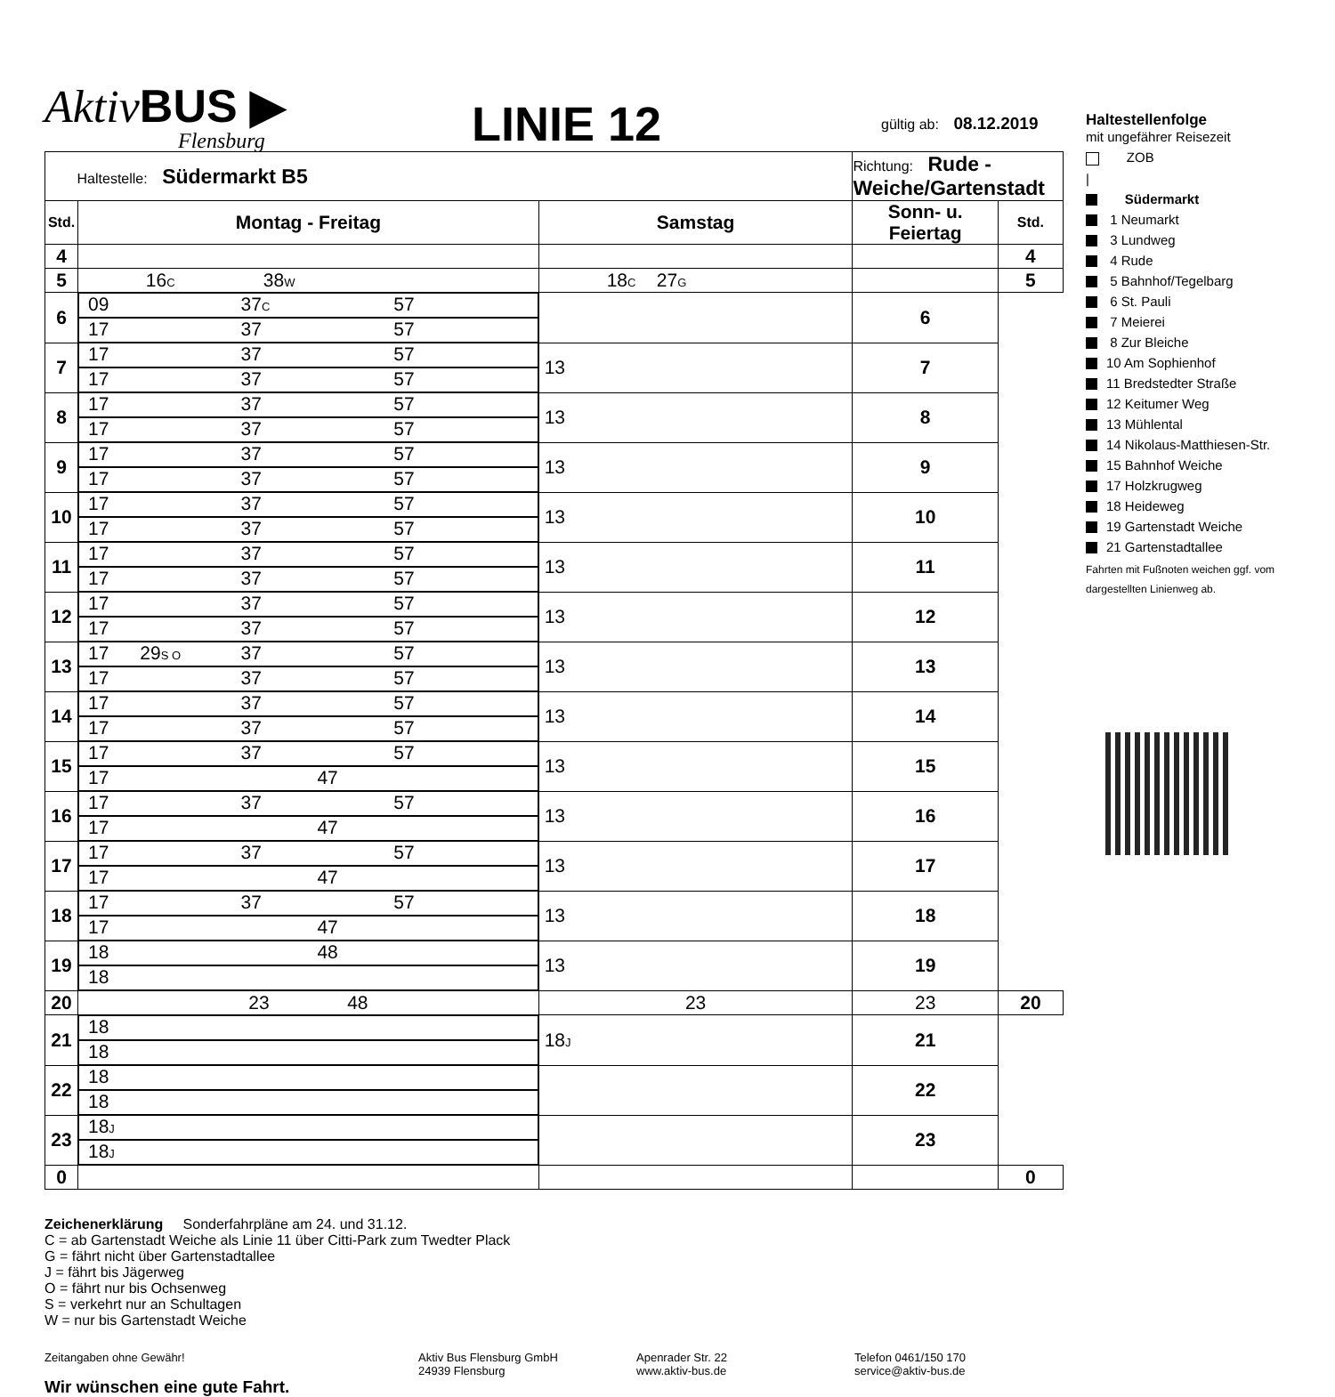AktivBUS ▶
Flensburg
LINIE 12
gültig ab: 08.12.2019
| Haltestelle: Südermarkt B5 | | | Richtung: Rude - Weiche/Gartenstadt | |
| --- | --- | --- | --- | --- |
| Std. | Montag - Freitag | Samstag | Sonn- u. Feiertag | Std. |
| 4 | | | | 4 |
| 5 | 16<sub>C</sub> 38<sub>W</sub> | 18<sub>C</sub> 27<sub>G</sub> | | 5 |
| 6 | 09 37<sub>C</sub> 57 | 17 37 57 | | 6 |
| 7 | 17 37 57 | 17 37 57 | 13 | 7 |
| 8 | 17 37 57 | 17 37 57 | 13 | 8 |
| 9 | 17 37 57 | 17 37 57 | 13 | 9 |
| 10 | 17 37 57 | 17 37 57 | 13 | 10 |
| 11 | 17 37 57 | 17 37 57 | 13 | 11 |
| 12 | 17 37 57 | 17 37 57 | 13 | 12 |
| 13 | 17 29<sub>S O</sub> 37 57 | 17 37 57 | 13 | 13 |
| 14 | 17 37 57 | 17 37 57 | 13 | 14 |
| 15 | 17 37 57 | 17 47 | 13 | 15 |
| 16 | 17 37 57 | 17 47 | 13 | 16 |
| 17 | 17 37 57 | 17 47 | 13 | 17 |
| 18 | 17 37 57 | 17 47 | 13 | 18 |
| 19 | 18 48 | 18 | 13 | 19 |
| 20 | 23 48 | 23 | 23 | 20 |
| 21 | 18 | 18 | 18<sub>J</sub> | 21 |
| 22 | 18 | 18 | | 22 |
| 23 | 18<sub>J</sub> | 18<sub>J</sub> | | 23 |
| 0 | | | | 0 |
Zeichenerklärung Sonderfahrpläne am 24. und 31.12.
C = ab Gartenstadt Weiche als Linie 11 über Citti-Park zum Twedter Plack
G = fährt nicht über Gartenstadtallee
J = fährt bis Jägerweg
O = fährt nur bis Ochsenweg
S = verkehrt nur an Schultagen
W = nur bis Gartenstadt Weiche
Zeitangaben ohne Gewähr!
Wir wünschen eine gute Fahrt.
Aktiv Bus Flensburg GmbH
24939 Flensburg
Apenrader Str. 22
www.aktiv-bus.de
Telefon 0461/150 170
service@aktiv-bus.de
Haltestellenfolge
mit ungefährer Reisezeit
ZOB
|
Südermarkt
1 Neumarkt
3 Lundweg
4 Rude
5 Bahnhof/Tegelbarg
6 St. Pauli
7 Meierei
8 Zur Bleiche
10 Am Sophienhof
11 Bredstedter Straße
12 Keitumer Weg
13 Mühlental
14 Nikolaus-Matthiesen-Str.
15 Bahnhof Weiche
17 Holzkrugweg
18 Heideweg
19 Gartenstadt Weiche
21 Gartenstadtallee
Fahrten mit Fußnoten weichen ggf. vom dargestellten Linienweg ab.